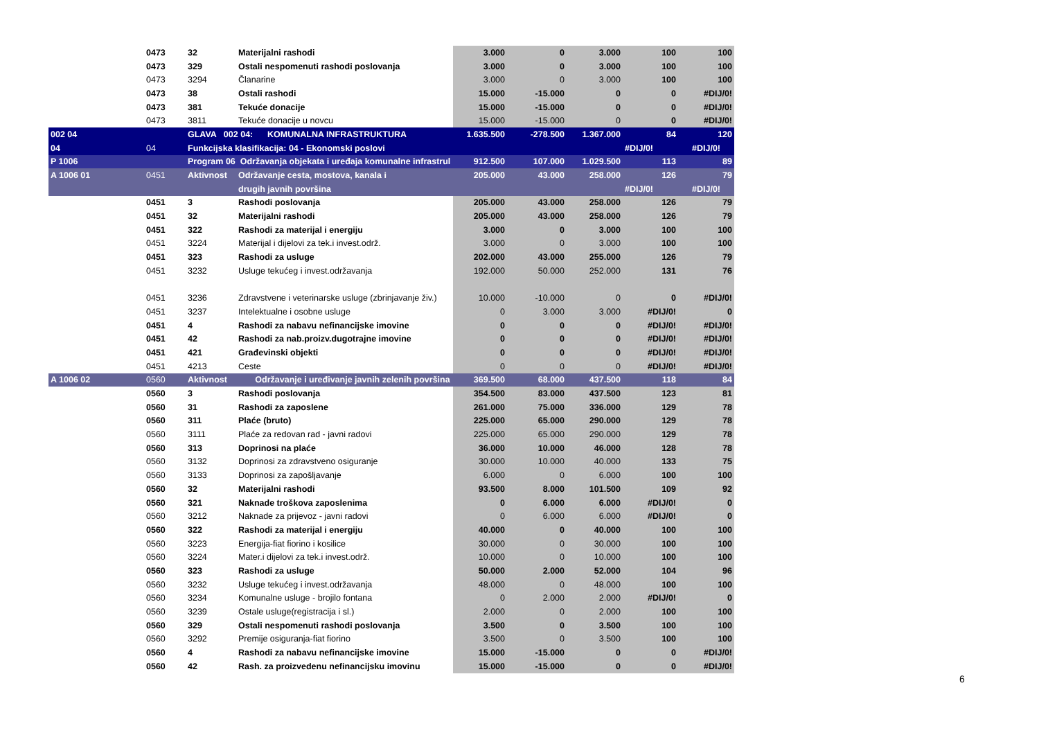| | 0473 | 32 | Materijalni rashodi | 3.000 | 0 | 3.000 | 100 | 100 |
| | 0473 | 329 | Ostali nespomenuti rashodi poslovanja | 3.000 | 0 | 3.000 | 100 | 100 |
| | 0473 | 3294 | Članarine | 3.000 | 0 | 3.000 | 100 | 100 |
| | 0473 | 38 | Ostali rashodi | 15.000 | -15.000 | 0 | 0 | #DIJ/0! |
| | 0473 | 381 | Tekuće donacije | 15.000 | -15.000 | 0 | 0 | #DIJ/0! |
| | 0473 | 3811 | Tekuće donacije u novcu | 15.000 | -15.000 | 0 | 0 | #DIJ/0! |
| 002 04 | | GLAVA 002 04: KOMUNALNA INFRASTRUKTURA | | 1.635.500 | -278.500 | 1.367.000 | 84 | 120 |
| 04 | 04 | Funkcijska klasifikacija: 04 - Ekonomski poslovi | | | | | #DIJ/0! | #DIJ/0! |
| P 1006 | | Program 06 Održavanja objekata i uređaja komunalne infrastrul | | 912.500 | 107.000 | 1.029.500 | 113 | 89 |
| A 1006 01 | 0451 | Aktivnost | Održavanje cesta, mostova, kanala i | 205.000 | 43.000 | 258.000 | 126 | 79 |
| | | | drugih javnih površina | | | | #DIJ/0! | #DIJ/0! |
| | 0451 | 3 | Rashodi poslovanja | 205.000 | 43.000 | 258.000 | 126 | 79 |
| | 0451 | 32 | Materijalni rashodi | 205.000 | 43.000 | 258.000 | 126 | 79 |
| | 0451 | 322 | Rashodi za materijal i energiju | 3.000 | 0 | 3.000 | 100 | 100 |
| | 0451 | 3224 | Materijal i dijelovi za tek.i invest.održ. | 3.000 | 0 | 3.000 | 100 | 100 |
| | 0451 | 323 | Rashodi za usluge | 202.000 | 43.000 | 255.000 | 126 | 79 |
| | 0451 | 3232 | Usluge tekućeg i invest.održavanja | 192.000 | 50.000 | 252.000 | 131 | 76 |
| | 0451 | 3236 | Zdravstvene i veterinarske usluge (zbrinjavanje živ.) | 10.000 | -10.000 | 0 | 0 | #DIJ/0! |
| | 0451 | 3237 | Intelektualne i osobne usluge | 0 | 3.000 | 3.000 | #DIJ/0! | 0 |
| | 0451 | 4 | Rashodi za nabavu nefinancijske imovine | 0 | 0 | 0 | #DIJ/0! | #DIJ/0! |
| | 0451 | 42 | Rashodi za nab.proizv.dugotrajne imovine | 0 | 0 | 0 | #DIJ/0! | #DIJ/0! |
| | 0451 | 421 | Građevinski objekti | 0 | 0 | 0 | #DIJ/0! | #DIJ/0! |
| | 0451 | 4213 | Ceste | 0 | 0 | 0 | #DIJ/0! | #DIJ/0! |
| A 1006 02 | 0560 | Aktivnost | Održavanje i uređivanje javnih zelenih površina | 369.500 | 68.000 | 437.500 | 118 | 84 |
| | 0560 | 3 | Rashodi poslovanja | 354.500 | 83.000 | 437.500 | 123 | 81 |
| | 0560 | 31 | Rashodi za zaposlene | 261.000 | 75.000 | 336.000 | 129 | 78 |
| | 0560 | 311 | Plaće (bruto) | 225.000 | 65.000 | 290.000 | 129 | 78 |
| | 0560 | 3111 | Plaće za redovan rad - javni radovi | 225.000 | 65.000 | 290.000 | 129 | 78 |
| | 0560 | 313 | Doprinosi na plaće | 36.000 | 10.000 | 46.000 | 128 | 78 |
| | 0560 | 3132 | Doprinosi za zdravstveno osiguranje | 30.000 | 10.000 | 40.000 | 133 | 75 |
| | 0560 | 3133 | Doprinosi za zapošljavanje | 6.000 | 0 | 6.000 | 100 | 100 |
| | 0560 | 32 | Materijalni rashodi | 93.500 | 8.000 | 101.500 | 109 | 92 |
| | 0560 | 321 | Naknade troškova zaposlenima | 0 | 6.000 | 6.000 | #DIJ/0! | 0 |
| | 0560 | 3212 | Naknade za prijevoz - javni radovi | 0 | 6.000 | 6.000 | #DIJ/0! | 0 |
| | 0560 | 322 | Rashodi za materijal i energiju | 40.000 | 0 | 40.000 | 100 | 100 |
| | 0560 | 3223 | Energija-fiat fiorino i kosilice | 30.000 | 0 | 30.000 | 100 | 100 |
| | 0560 | 3224 | Mater.i dijelovi za tek.i invest.održ. | 10.000 | 0 | 10.000 | 100 | 100 |
| | 0560 | 323 | Rashodi za usluge | 50.000 | 2.000 | 52.000 | 104 | 96 |
| | 0560 | 3232 | Usluge tekućeg i invest.održavanja | 48.000 | 0 | 48.000 | 100 | 100 |
| | 0560 | 3234 | Komunalne usluge - brojilo fontana | 0 | 2.000 | 2.000 | #DIJ/0! | 0 |
| | 0560 | 3239 | Ostale usluge(registracija i sl.) | 2.000 | 0 | 2.000 | 100 | 100 |
| | 0560 | 329 | Ostali nespomenuti rashodi poslovanja | 3.500 | 0 | 3.500 | 100 | 100 |
| | 0560 | 3292 | Premije osiguranja-fiat fiorino | 3.500 | 0 | 3.500 | 100 | 100 |
| | 0560 | 4 | Rashodi za nabavu nefinancijske imovine | 15.000 | -15.000 | 0 | 0 | #DIJ/0! |
| | 0560 | 42 | Rash. za proizvedenu nefinancijsku imovinu | 15.000 | -15.000 | 0 | 0 | #DIJ/0! |
6